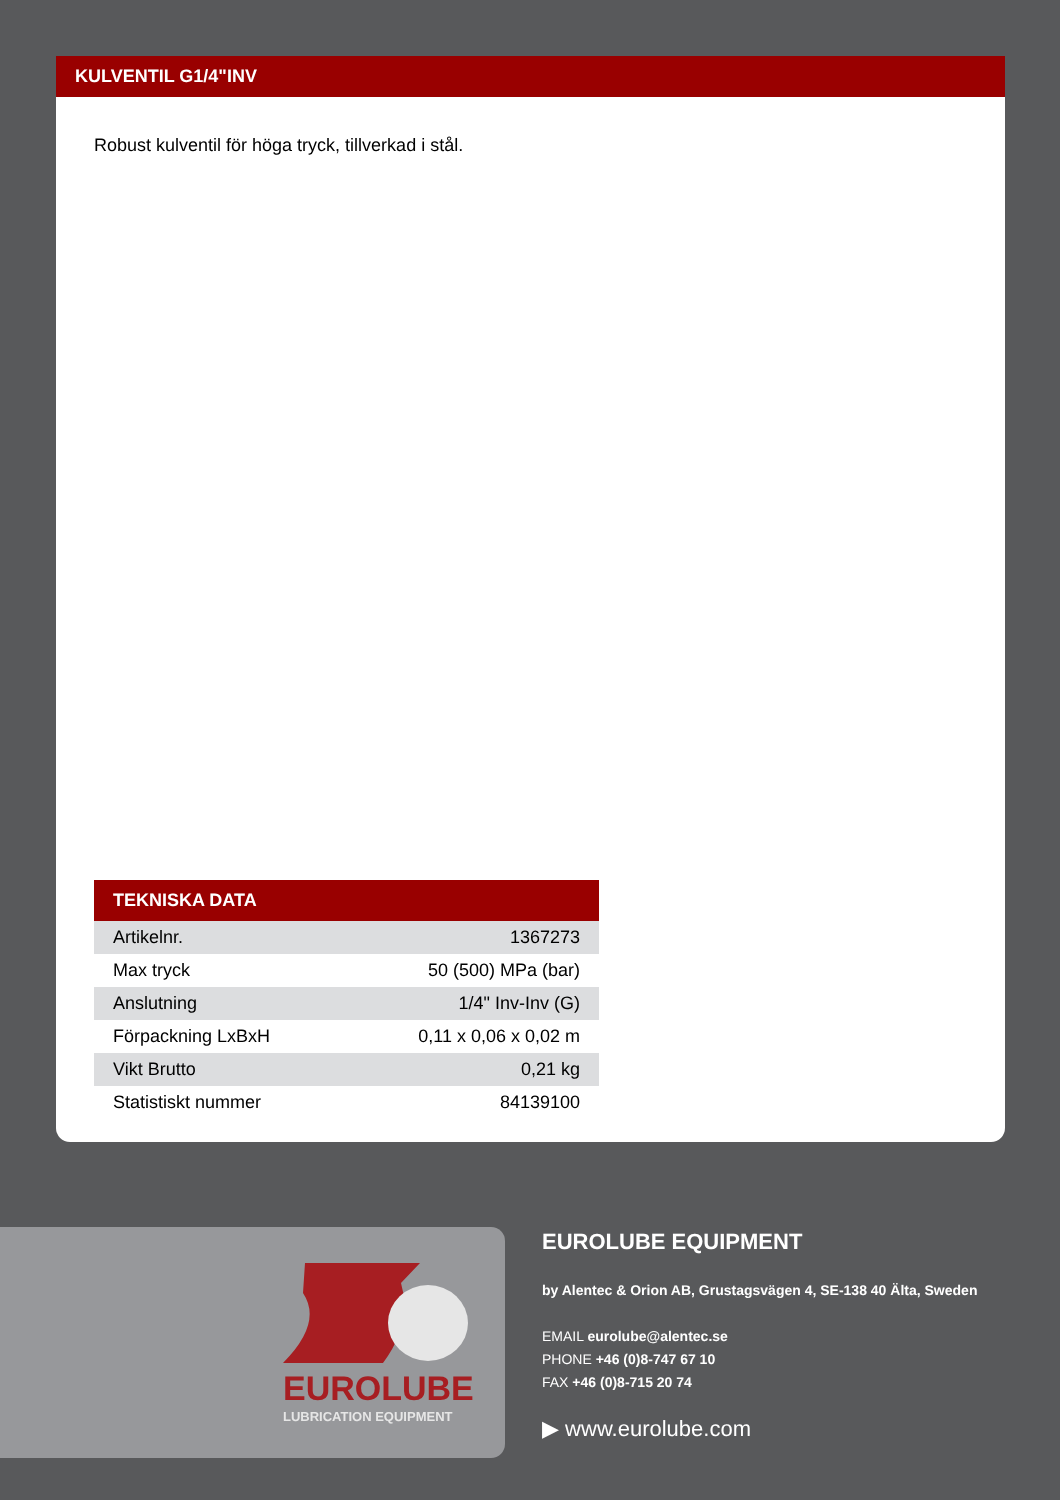KULVENTIL G1/4"INV
Robust kulventil för höga tryck, tillverkad i stål.
| TEKNISKA DATA | |
| --- | --- |
| Artikelnr. | 1367273 |
| Max tryck | 50 (500) MPa (bar) |
| Anslutning | 1/4" Inv-Inv (G) |
| Förpackning LxBxH | 0,11 x 0,06 x 0,02 m |
| Vikt Brutto | 0,21 kg |
| Statistiskt nummer | 84139100 |
EUROLUBE
LUBRICATION EQUIPMENT
EUROLUBE EQUIPMENT
by Alentec & Orion AB, Grustagsvägen 4, SE-138 40 Älta, Sweden
EMAIL eurolube@alentec.se
PHONE +46 (0)8-747 67 10
FAX +46 (0)8-715 20 74
▶ www.eurolube.com